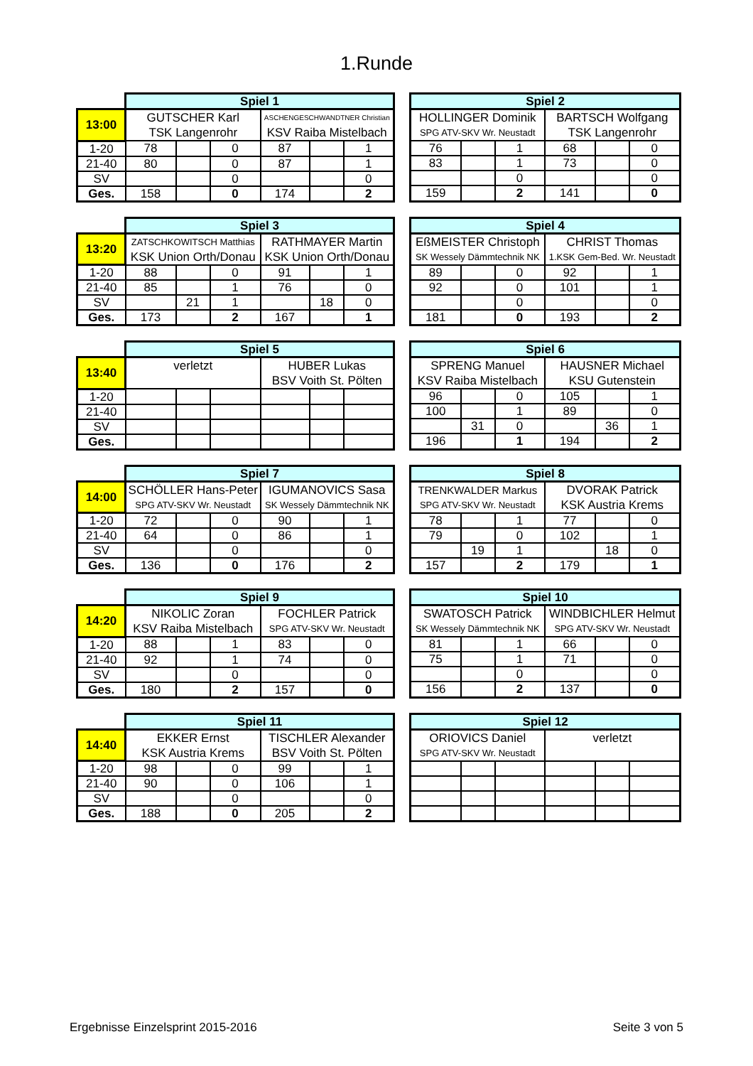1.Runde
| | Spiel 1 | | | | | |
| 13:00 | GUTSCHER Karl | | | ASCHENGESCHWANDTNER Christian | | |
| | TSK Langenrohr | | | KSV Raiba Mistelbach | | |
| 1-20 | 78 | | 0 | 87 | | 1 |
| 21-40 | 80 | | 0 | 87 | | 1 |
| SV | | | 0 | | | 0 |
| Ges. | 158 | | 0 | 174 | | 2 |
| Spiel 2 | | | | | |
| HOLLINGER Dominik | | | BARTSCH Wolfgang | | |
| SPG ATV-SKV Wr. Neustadt | | | TSK Langenrohr | | |
| 76 | | 1 | 68 | | 0 |
| 83 | | 1 | 73 | | 0 |
| | | 0 | | | 0 |
| 159 | | 2 | 141 | | 0 |
| | Spiel 3 | | | | | |
| 13:20 | ZATSCHKOWITSCH Matthias | | | RATHMAYER Martin | | |
| | KSK Union Orth/Donau | | | KSK Union Orth/Donau | | |
| 1-20 | 88 | | 0 | 91 | | 1 |
| 21-40 | 85 | | 1 | 76 | | 0 |
| SV | | 21 | 1 | | 18 | 0 |
| Ges. | 173 | | 2 | 167 | | 1 |
| Spiel 4 | | | | | |
| EßMEISTER Christoph | | | CHRIST Thomas | | |
| SK Wessely Dämmtechnik NK | | | 1.KSK Gem-Bed. Wr. Neustadt | | |
| 89 | | 0 | 92 | | 1 |
| 92 | | 0 | 101 | | 1 |
| | | 0 | | | 0 |
| 181 | | 0 | 193 | | 2 |
| | Spiel 5 | | | | | |
| 13:40 | verletzt | | | HUBER Lukas | | |
| | | | | BSV Voith St. Pölten | | |
| 1-20 | | | | | | |
| 21-40 | | | | | | |
| SV | | | | | | |
| Ges. | | | | | | |
| Spiel 6 | | | | | |
| SPRENG Manuel | | | HAUSNER Michael | | |
| KSV Raiba Mistelbach | | | KSU Gutenstein | | |
| 96 | | 0 | 105 | | 1 |
| 100 | | 1 | 89 | | 0 |
| | 31 | 0 | | 36 | 1 |
| 196 | | 1 | 194 | | 2 |
| | Spiel 7 | | | | | |
| 14:00 | SCHÖLLER Hans-Peter | | | IGUMANOVICS Sasa | | |
| | SPG ATV-SKV Wr. Neustadt | | | SK Wessely Dämmtechnik NK | | |
| 1-20 | 72 | | 0 | 90 | | 1 |
| 21-40 | 64 | | 0 | 86 | | 1 |
| SV | | | 0 | | | 0 |
| Ges. | 136 | | 0 | 176 | | 2 |
| Spiel 8 | | | | | |
| TRENKWALDER Markus | | | DVORAK Patrick | | |
| SPG ATV-SKV Wr. Neustadt | | | KSK Austria Krems | | |
| 78 | | 1 | 77 | | 0 |
| 79 | | 0 | 102 | | 1 |
| | 19 | 1 | | 18 | 0 |
| 157 | | 2 | 179 | | 1 |
| | Spiel 9 | | | | | |
| 14:20 | NIKOLIC Zoran | | | FOCHLER Patrick | | |
| | KSV Raiba Mistelbach | | | SPG ATV-SKV Wr. Neustadt | | |
| 1-20 | 88 | | 1 | 83 | | 0 |
| 21-40 | 92 | | 1 | 74 | | 0 |
| SV | | | 0 | | | 0 |
| Ges. | 180 | | 2 | 157 | | 0 |
| Spiel 10 | | | | | |
| SWATOSCH Patrick | | | WINDBICHLER Helmut | | |
| SK Wessely Dämmtechnik NK | | | SPG ATV-SKV Wr. Neustadt | | |
| 81 | | 1 | 66 | | 0 |
| 75 | | 1 | 71 | | 0 |
| | | 0 | | | 0 |
| 156 | | 2 | 137 | | 0 |
| | Spiel 11 | | | | | |
| 14:40 | EKKER Ernst | | | TISCHLER Alexander | | |
| | KSK Austria Krems | | | BSV Voith St. Pölten | | |
| 1-20 | 98 | | 0 | 99 | | 1 |
| 21-40 | 90 | | 0 | 106 | | 1 |
| SV | | | 0 | | | 0 |
| Ges. | 188 | | 0 | 205 | | 2 |
| Spiel 12 | | | | | |
| ORIOVICS Daniel | | | verletzt | | |
| SPG ATV-SKV Wr. Neustadt | | | | | |
Ergebnisse Einzelsprint 2015-2016 Seite 3 von 5